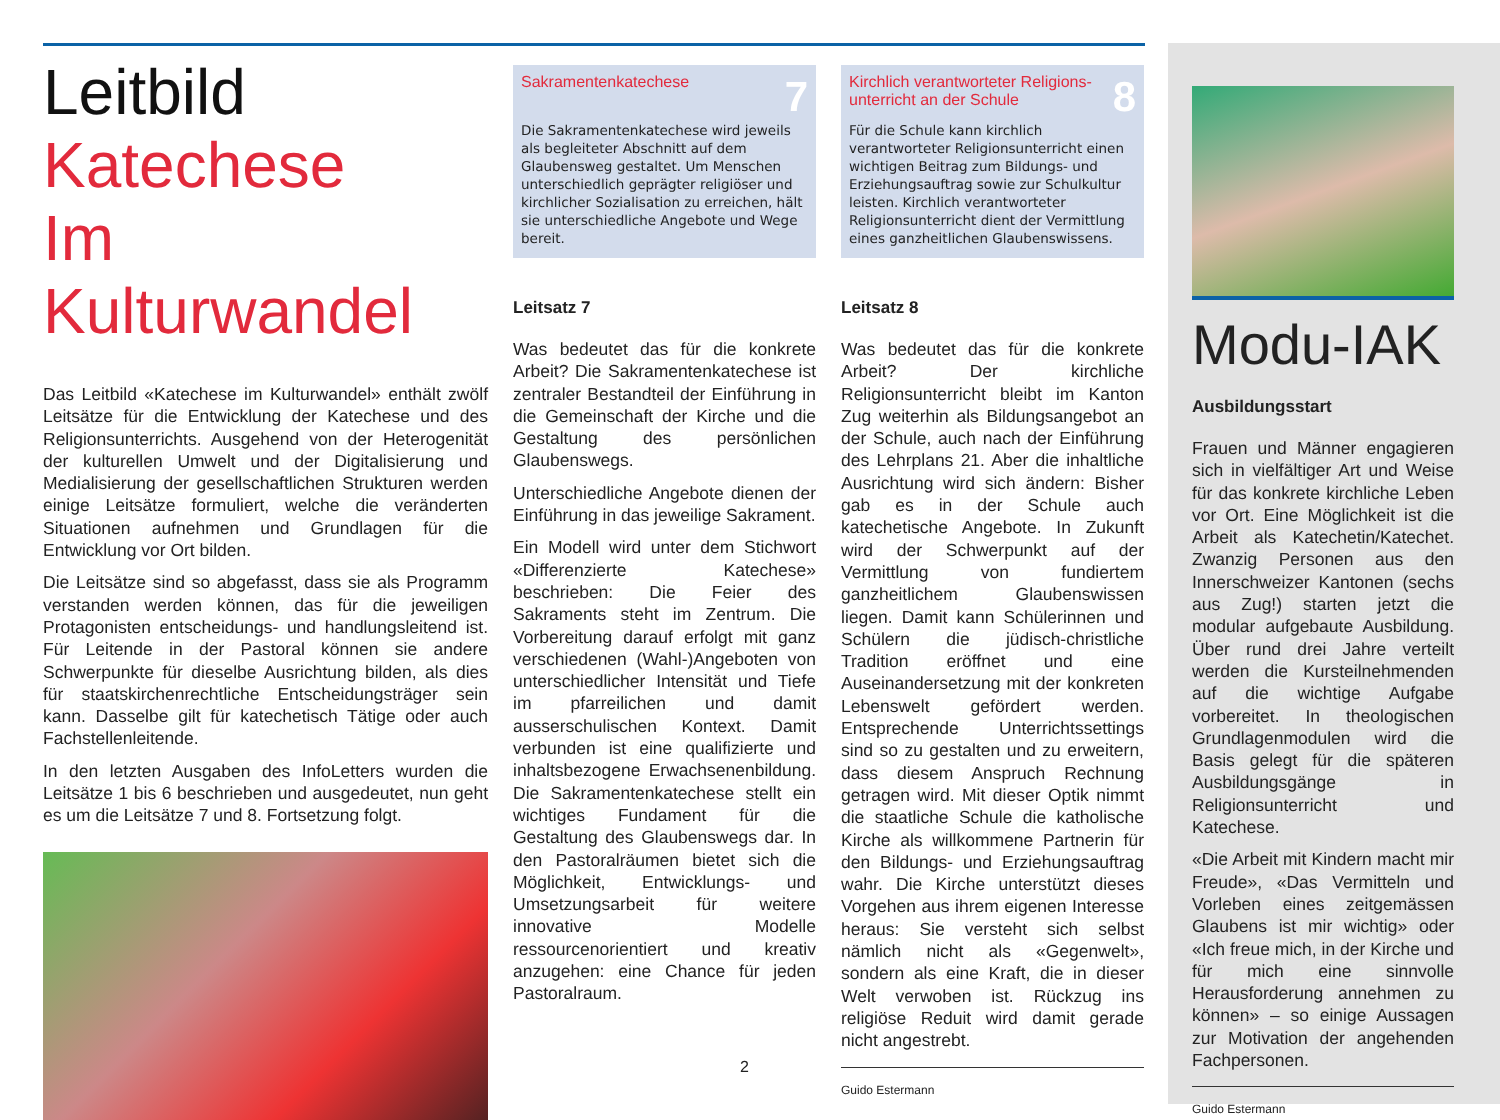Leitbild
Katechese
Im Kulturwandel
Das Leitbild «Katechese im Kulturwandel» enthält zwölf Leitsätze für die Entwicklung der Katechese und des Religionsunterrichts. Ausgehend von der Heterogenität der kulturellen Umwelt und der Digitalisierung und Medialisierung der gesellschaftlichen Strukturen werden einige Leitsätze formuliert, welche die veränderten Situationen aufnehmen und Grundlagen für die Entwicklung vor Ort bilden.
Die Leitsätze sind so abgefasst, dass sie als Programm verstanden werden können, das für die jeweiligen Protagonisten entscheidungs- und handlungsleitend ist. Für Leitende in der Pastoral können sie andere Schwerpunkte für dieselbe Ausrichtung bilden, als dies für staatskirchenrechtliche Entscheidungsträger sein kann. Dasselbe gilt für katechetisch Tätige oder auch Fachstellenleitende.
In den letzten Ausgaben des InfoLetters wurden die Leitsätze 1 bis 6 beschrieben und ausgedeutet, nun geht es um die Leitsätze 7 und 8. Fortsetzung folgt.
Sakramentenkatechese 7
Die Sakramentenkatechese wird jeweils als begleiteter Abschnitt auf dem Glaubensweg gestaltet. Um Menschen unterschiedlich geprägter religiöser und kirchlicher Sozialisation zu erreichen, hält sie unterschiedliche Angebote und Wege bereit.
Leitsatz 7
Was bedeutet das für die konkrete Arbeit? Die Sakramentenkatechese ist zentraler Bestandteil der Einführung in die Gemeinschaft der Kirche und die Gestaltung des persönlichen Glaubenswegs.
Unterschiedliche Angebote dienen der Einführung in das jeweilige Sakrament.
Ein Modell wird unter dem Stichwort «Differenzierte Katechese» beschrieben: Die Feier des Sakraments steht im Zentrum. Die Vorbereitung darauf erfolgt mit ganz verschiedenen (Wahl-)Angeboten von unterschiedlicher Intensität und Tiefe im pfarreilichen und damit ausserschulischen Kontext. Damit verbunden ist eine qualifizierte und inhaltsbezogene Erwachsenenbildung. Die Sakramentenkatechese stellt ein wichtiges Fundament für die Gestaltung des Glaubenswegs dar. In den Pastoralräumen bietet sich die Möglichkeit, Entwicklungs- und Umsetzungsarbeit für weitere innovative Modelle ressourcenorientiert und kreativ anzugehen: eine Chance für jeden Pastoralraum.
Kirchlich verantworteter Religions-
unterricht an der Schule 8
Für die Schule kann kirchlich verantworteter Religionsunterricht einen wichtigen Beitrag zum Bildungs- und Erziehungsauftrag sowie zur Schulkultur leisten. Kirchlich verantworteter Religionsunterricht dient der Vermittlung eines ganzheitlichen Glaubenswissens.
Leitsatz 8
Was bedeutet das für die konkrete Arbeit? Der kirchliche Religionsunterricht bleibt im Kanton Zug weiterhin als Bildungsangebot an der Schule, auch nach der Einführung des Lehrplans 21. Aber die inhaltliche Ausrichtung wird sich ändern: Bisher gab es in der Schule auch katechetische Angebote. In Zukunft wird der Schwerpunkt auf der Vermittlung von fundiertem ganzheitlichem Glaubenswissen liegen. Damit kann Schülerinnen und Schülern die jüdisch-christliche Tradition eröffnet und eine Auseinandersetzung mit der konkreten Lebenswelt gefördert werden. Entsprechende Unterrichtssettings sind so zu gestalten und zu erweitern, dass diesem Anspruch Rechnung getragen wird. Mit dieser Optik nimmt die staatliche Schule die katholische Kirche als willkommene Partnerin für den Bildungs- und Erziehungsauftrag wahr. Die Kirche unterstützt dieses Vorgehen aus ihrem eigenen Interesse heraus: Sie versteht sich selbst nämlich nicht als «Gegenwelt», sondern als eine Kraft, die in dieser Welt verwoben ist. Rückzug ins religiöse Reduit wird damit gerade nicht angestrebt.
Guido Estermann
Modu-IAK
Ausbildungsstart
Frauen und Männer engagieren sich in vielfältiger Art und Weise für das konkrete kirchliche Leben vor Ort. Eine Möglichkeit ist die Arbeit als Katechetin/Katechet. Zwanzig Personen aus den Innerschweizer Kantonen (sechs aus Zug!) starten jetzt die modular aufgebaute Ausbildung. Über rund drei Jahre verteilt werden die Kursteilnehmenden auf die wichtige Aufgabe vorbereitet. In theologischen Grundlagenmodulen wird die Basis gelegt für die späteren Ausbildungsgänge in Religionsunterricht und Katechese.
«Die Arbeit mit Kindern macht mir Freude», «Das Vermitteln und Vorleben eines zeitgemässen Glaubens ist mir wichtig» oder «Ich freue mich, in der Kirche und für mich eine sinnvolle Herausforderung annehmen zu können» – so einige Aussagen zur Motivation der angehenden Fachpersonen.
Guido Estermann
2